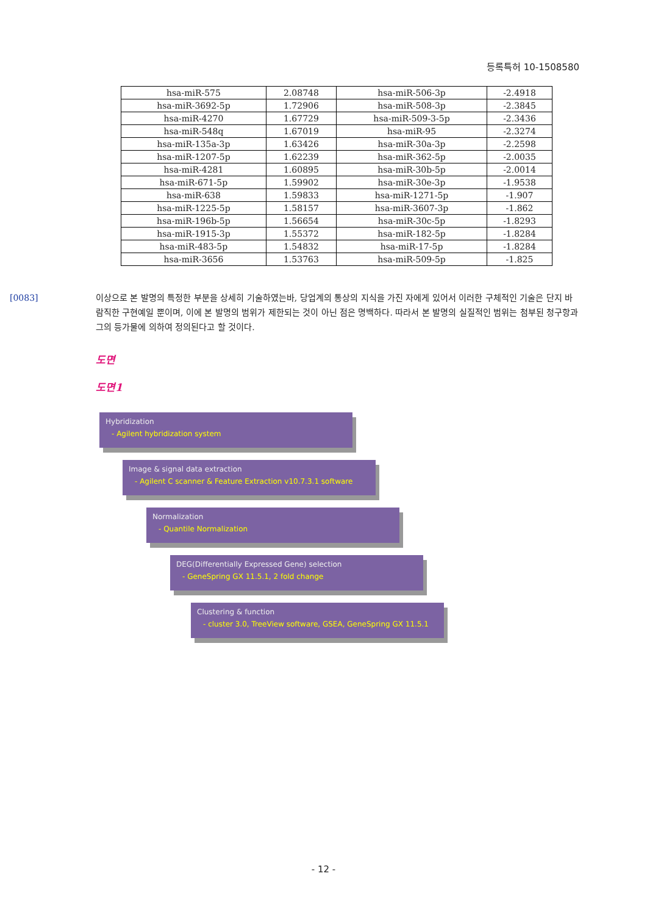등록특허 10-1508580
| hsa-miR-575 | 2.08748 | hsa-miR-506-3p | -2.4918 |
| hsa-miR-3692-5p | 1.72906 | hsa-miR-508-3p | -2.3845 |
| hsa-miR-4270 | 1.67729 | hsa-miR-509-3-5p | -2.3436 |
| hsa-miR-548q | 1.67019 | hsa-miR-95 | -2.3274 |
| hsa-miR-135a-3p | 1.63426 | hsa-miR-30a-3p | -2.2598 |
| hsa-miR-1207-5p | 1.62239 | hsa-miR-362-5p | -2.0035 |
| hsa-miR-4281 | 1.60895 | hsa-miR-30b-5p | -2.0014 |
| hsa-miR-671-5p | 1.59902 | hsa-miR-30e-3p | -1.9538 |
| hsa-miR-638 | 1.59833 | hsa-miR-1271-5p | -1.907 |
| hsa-miR-1225-5p | 1.58157 | hsa-miR-3607-3p | -1.862 |
| hsa-miR-196b-5p | 1.56654 | hsa-miR-30c-5p | -1.8293 |
| hsa-miR-1915-3p | 1.55372 | hsa-miR-182-5p | -1.8284 |
| hsa-miR-483-5p | 1.54832 | hsa-miR-17-5p | -1.8284 |
| hsa-miR-3656 | 1.53763 | hsa-miR-509-5p | -1.825 |
[0083] 이상으로 본 발명의 특정한 부분을 상세히 기술하였는바, 당업계의 통상의 지식을 가진 자에게 있어서 이러한 구체적인 기술은 단지 바람직한 구현예일 뿐이며, 이에 본 발명의 범위가 제한되는 것이 아닌 점은 명백하다. 따라서 본 발명의 실질적인 범위는 첨부된 청구항과 그의 등가물에 의하여 정의된다고 할 것이다.
도면
도면1
Hybridization
- Agilent hybridization system
Image & signal data extraction
- Agilent C scanner & Feature Extraction v10.7.3.1 software
Normalization
- Quantile Normalization
DEG(Differentially Expressed Gene) selection
- GeneSpring GX 11.5.1, 2 fold change
Clustering & function
- cluster 3.0, TreeView software, GSEA, GeneSpring GX 11.5.1
- 12 -